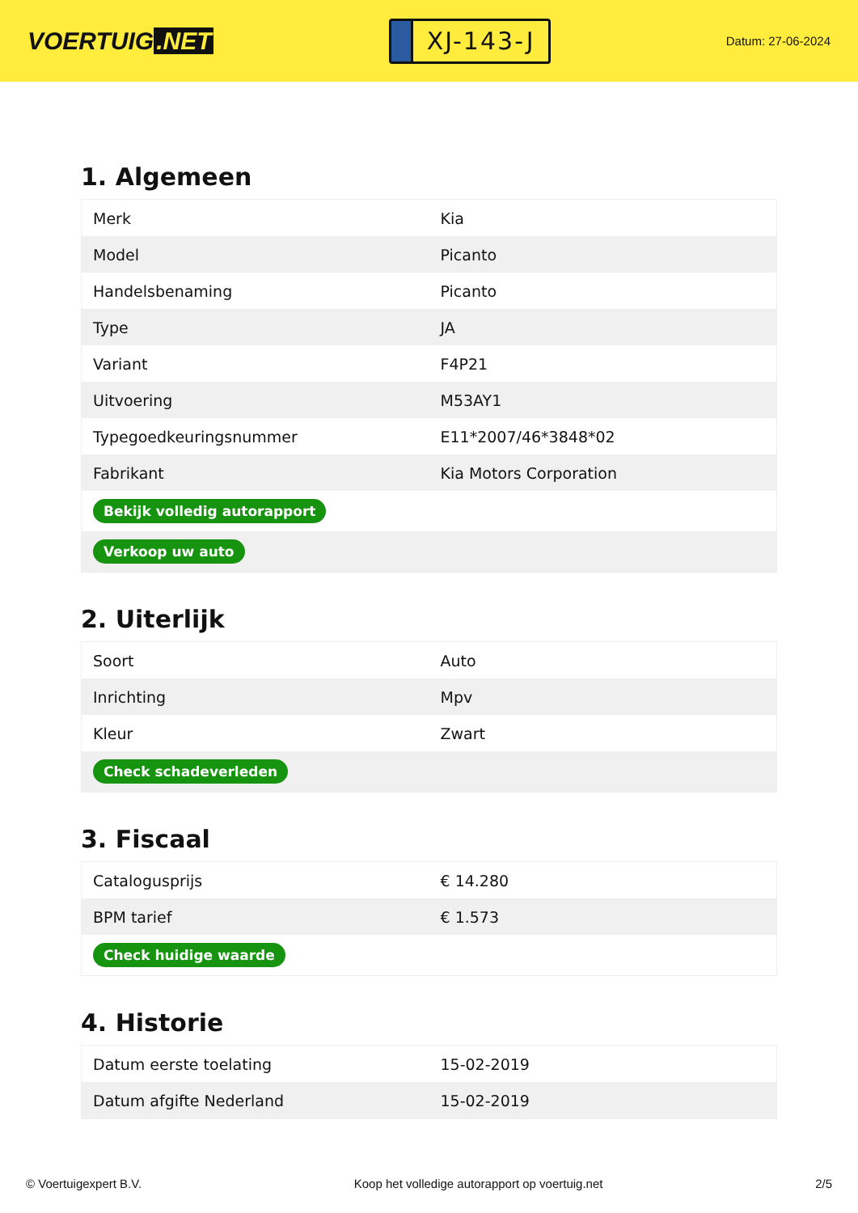VOERTUIG.NET
XJ-143-J
Datum: 27-06-2024
1. Algemeen
| Merk | Kia |
| Model | Picanto |
| Handelsbenaming | Picanto |
| Type | JA |
| Variant | F4P21 |
| Uitvoering | M53AY1 |
| Typegoedkeuringsnummer | E11*2007/46*3848*02 |
| Fabrikant | Kia Motors Corporation |
| Bekijk volledig autorapport | |
| Verkoop uw auto | |
2. Uiterlijk
| Soort | Auto |
| Inrichting | Mpv |
| Kleur | Zwart |
| Check schadeverleden | |
3. Fiscaal
| Catalogusprijs | € 14.280 |
| BPM tarief | € 1.573 |
| Check huidige waarde | |
4. Historie
| Datum eerste toelating | 15-02-2019 |
| Datum afgifte Nederland | 15-02-2019 |
© Voertuigexpert B.V. Koop het volledige autorapport op voertuig.net 2/5